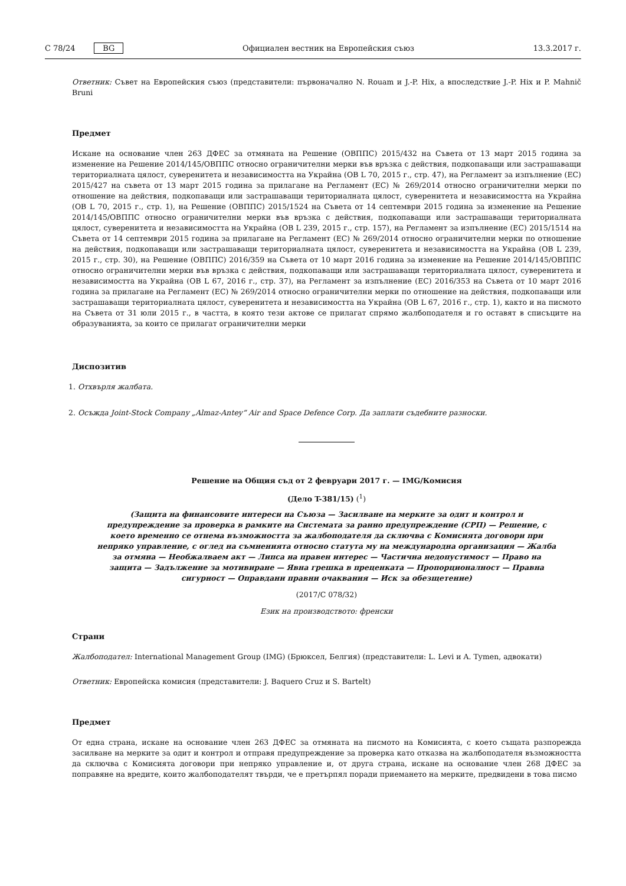C 78/24 BG Официален вестник на Европейския съюз 13.3.2017 г.
Ответник: Съвет на Европейския съюз (представители: първоначално N. Rouam и J.-P. Hix, а впоследствие J.-P. Hix и P. Mahnič Bruni
Предмет
Искане на основание член 263 ДФЕС за отмяната на Решение (ОВППС) 2015/432 на Съвета от 13 март 2015 година за изменение на Решение 2014/145/ОВППС относно ограничителни мерки във връзка с действия, подкопаващи или застрашаващи териториалната цялост, суверенитета и независимостта на Украйна (ОВ L 70, 2015 г., стр. 47), на Регламент за изпълнение (ЕС) 2015/427 на съвета от 13 март 2015 година за прилагане на Регламент (ЕС) № 269/2014 относно ограничителни мерки по отношение на действия, подкопаващи или застрашаващи териториалната цялост, суверенитета и независимостта на Украйна (ОВ L 70, 2015 г., стр. 1), на Решение (ОВППС) 2015/1524 на Съвета от 14 септември 2015 година за изменение на Решение 2014/145/ОВППС относно ограничителни мерки във връзка с действия, подкопаващи или застрашаващи териториалната цялост, суверенитета и независимостта на Украйна (ОВ L 239, 2015 г., стр. 157), на Регламент за изпълнение (ЕС) 2015/1514 на Съвета от 14 септември 2015 година за прилагане на Регламент (ЕС) № 269/2014 относно ограничителни мерки по отношение на действия, подкопаващи или застрашаващи териториалната цялост, суверенитета и независимостта на Украйна (ОВ L 239, 2015 г., стр. 30), на Решение (ОВППС) 2016/359 на Съвета от 10 март 2016 година за изменение на Решение 2014/145/ОВППС относно ограничителни мерки във връзка с действия, подкопаващи или застрашаващи териториалната цялост, суверенитета и независимостта на Украйна (ОВ L 67, 2016 г., стр. 37), на Регламент за изпълнение (ЕС) 2016/353 на Съвета от 10 март 2016 година за прилагане на Регламент (ЕС) № 269/2014 относно ограничителни мерки по отношение на действия, подкопаващи или застрашаващи териториалната цялост, суверенитета и независимостта на Украйна (ОВ L 67, 2016 г., стр. 1), както и на писмото на Съвета от 31 юли 2015 г., в частта, в която тези актове се прилагат спрямо жалбоподателя и го оставят в списъците на образуванията, за които се прилагат ограничителни мерки
Диспозитив
1. Отхвърля жалбата.
2. Осъжда Joint-Stock Company „Almaz-Antey“ Air and Space Defence Corp. Да заплати съдебните разноски.
Решение на Общия съд от 2 февруари 2017 г. — IMG/Комисия
(Дело T-381/15) (<sup>1</sup>)
(Защита на финансовите интереси на Съюза — Засилване на мерките за одит и контрол и предупреждение за проверка в рамките на Системата за ранно предупреждение (СРП) — Решение, с което временно се отнема възможността за жалбоподателя да сключва с Комисията договори при непряко управление, с оглед на съмненията относно статута му на международна организация — Жалба за отмяна — Необжалваем акт — Липса на правен интерес — Частична недопустимост — Право на защита — Задължение за мотивиране — Явна грешка в преценката — Пропорционалност — Правна сигурност — Оправдани правни очаквания — Иск за обезщетение)
(2017/C 078/32)
Език на производството: френски
Страни
Жалбоподател: International Management Group (IMG) (Брюксел, Белгия) (представители: L. Levi и A. Tymen, адвокати)
Ответник: Европейска комисия (представители: J. Baquero Cruz и S. Bartelt)
Предмет
От една страна, искане на основание член 263 ДФЕС за отмяната на писмото на Комисията, с което същата разпорежда засилване на мерките за одит и контрол и отправя предупреждение за проверка като отказва на жалбоподателя възможността да сключва с Комисията договори при непряко управление и, от друга страна, искане на основание член 268 ДФЕС за поправяне на вредите, които жалбоподателят твърди, че е претърпял поради приемането на мерките, предвидени в това писмо